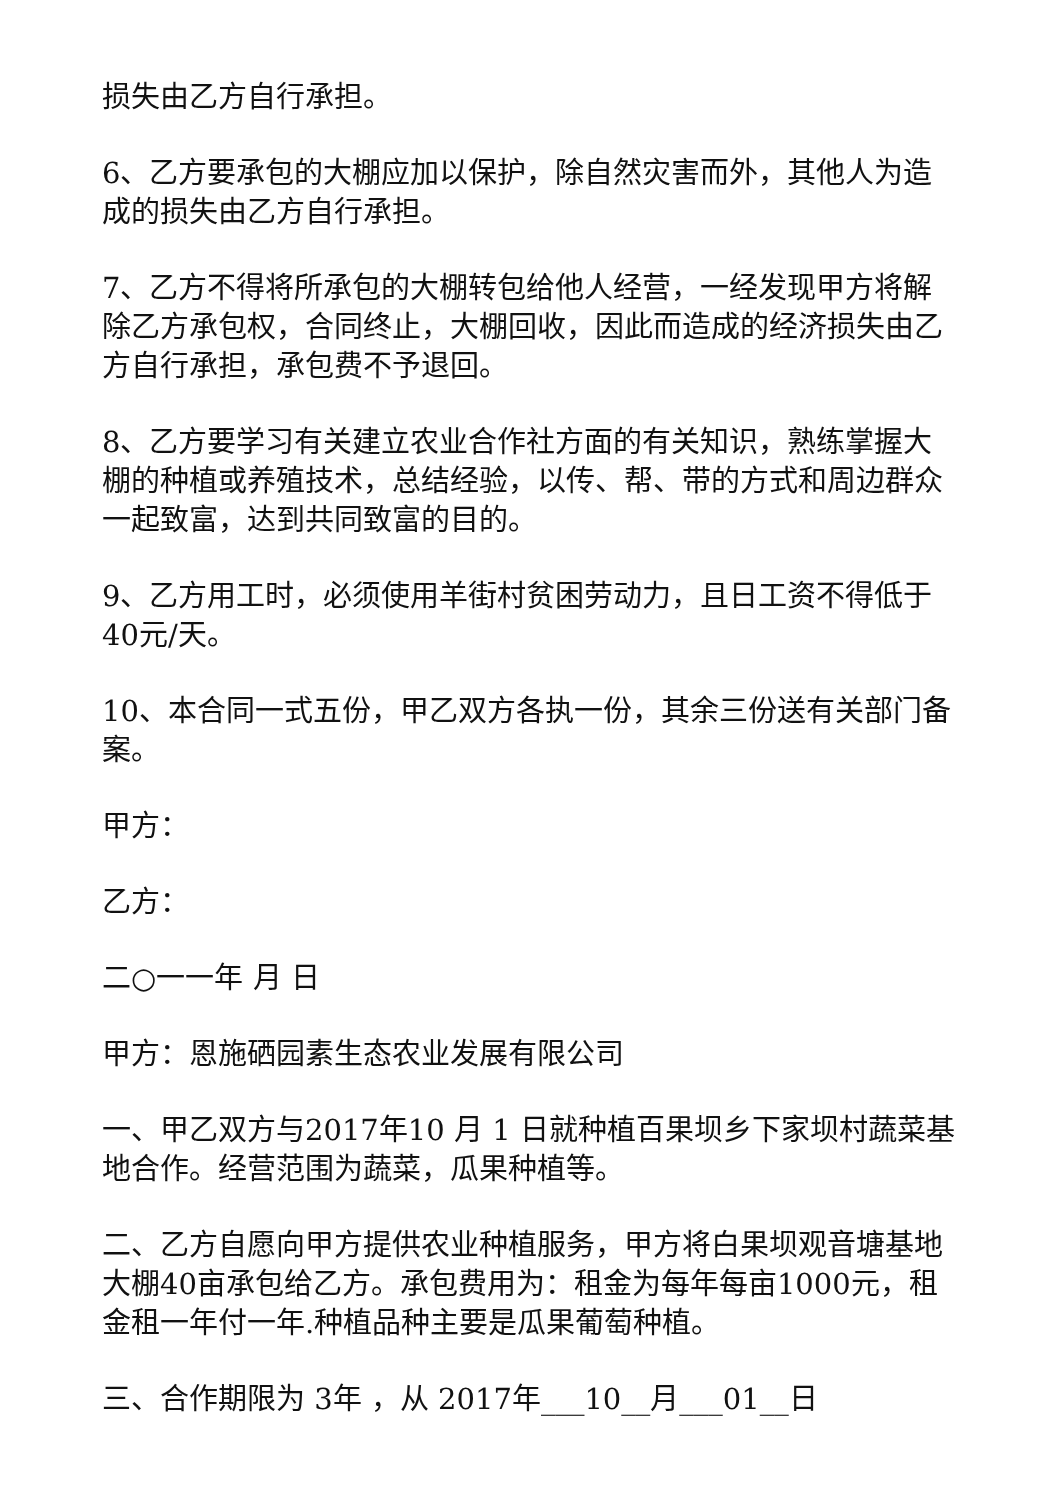损失由乙方自行承担。
6、乙方要承包的大棚应加以保护，除自然灾害而外，其他人为造成的损失由乙方自行承担。
7、乙方不得将所承包的大棚转包给他人经营，一经发现甲方将解除乙方承包权，合同终止，大棚回收，因此而造成的经济损失由乙方自行承担，承包费不予退回。
8、乙方要学习有关建立农业合作社方面的有关知识，熟练掌握大棚的种植或养殖技术，总结经验，以传、帮、带的方式和周边群众一起致富，达到共同致富的目的。
9、乙方用工时，必须使用羊街村贫困劳动力，且日工资不得低于40元/天。
10、本合同一式五份，甲乙双方各执一份，其余三份送有关部门备案。
甲方：
乙方：
二○一一年 月 日
甲方：恩施硒园素生态农业发展有限公司
一、甲乙双方与2017年10 月 1 日就种植百果坝乡下家坝村蔬菜基地合作。经营范围为蔬菜，瓜果种植等。
二、乙方自愿向甲方提供农业种植服务，甲方将白果坝观音塘基地大棚40亩承包给乙方。承包费用为：租金为每年每亩1000元，租金租一年付一年.种植品种主要是瓜果葡萄种植。
三、合作期限为 3年 ，从 2017年___10__月___01__日